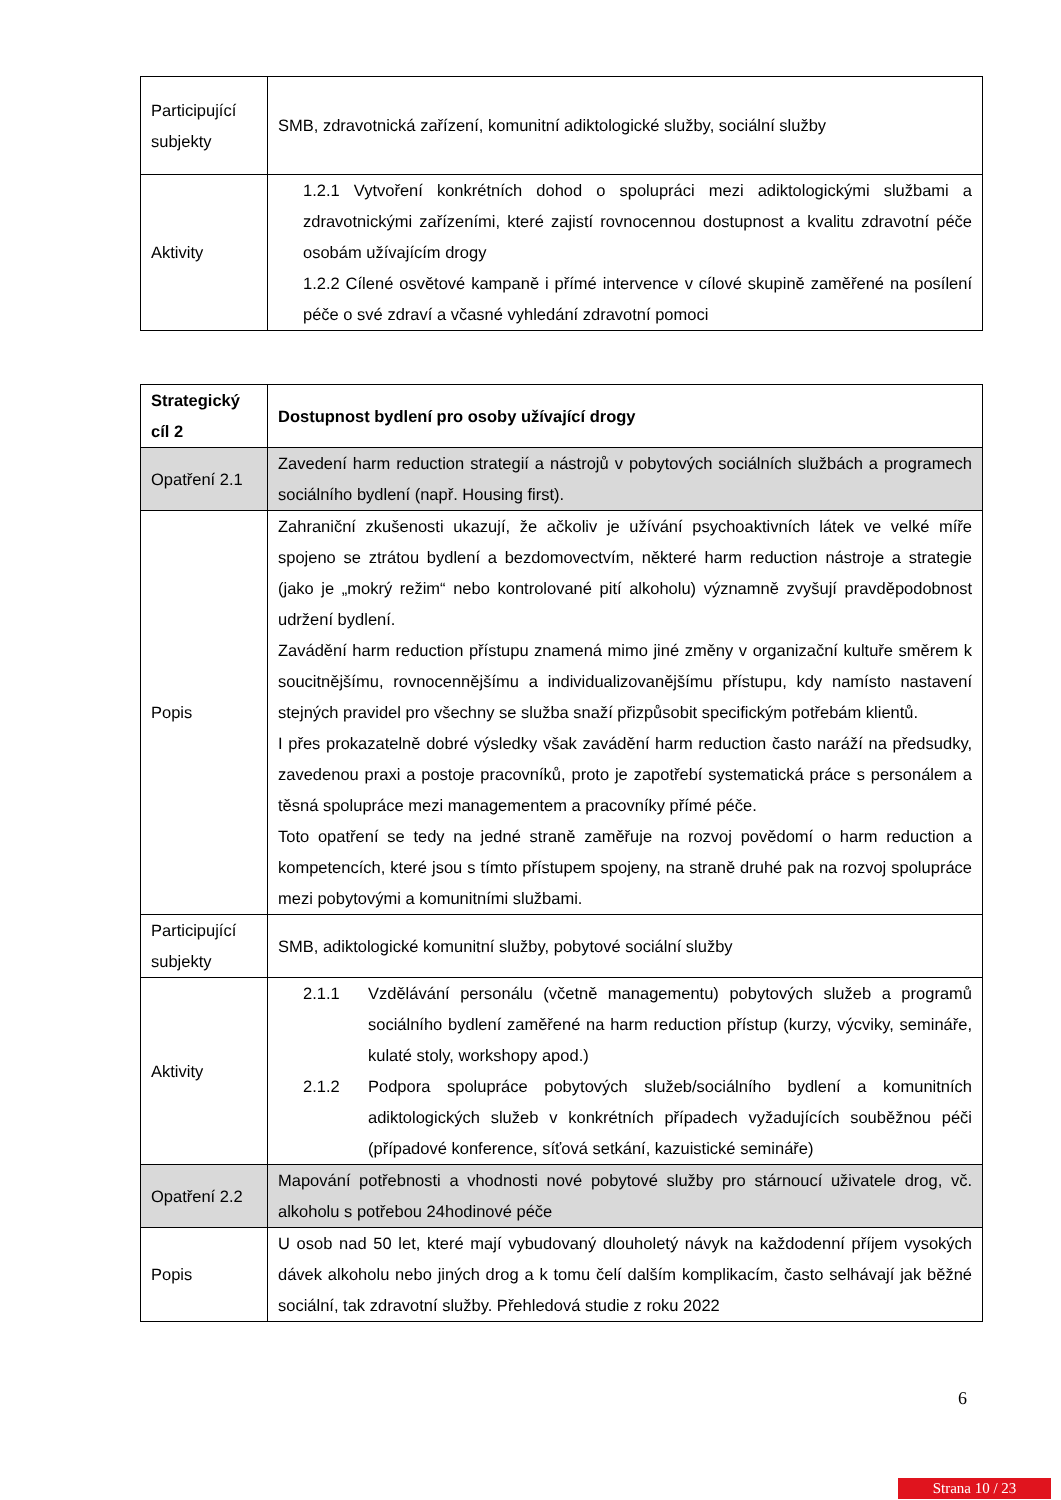| Participující subjekty | SMB, zdravotnická zařízení, komunitní adiktologické služby, sociální služby |
| Aktivity | 1.2.1 Vytvoření konkrétních dohod o spolupráci mezi adiktologickými službami a zdravotnickými zařízeními, které zajistí rovnocennou dostupnost a kvalitu zdravotní péče osobám užívajícím drogy 1.2.2 Cílené osvětové kampaně i přímé intervence v cílové skupině zaměřené na posílení péče o své zdraví a včasné vyhledání zdravotní pomoci |
| Strategický cíl 2 | Dostupnost bydlení pro osoby užívající drogy |
| Opatření 2.1 | Zavedení harm reduction strategií a nástrojů v pobytových sociálních službách a programech sociálního bydlení (např. Housing first). |
| Popis | Zahraniční zkušenosti ukazují, že ačkoliv je užívání psychoaktivních látek ve velké míře spojeno se ztrátou bydlení a bezdomovectvím, některé harm reduction nástroje a strategie (jako je „mokrý režim“ nebo kontrolované pití alkoholu) významně zvyšují pravděpodobnost udržení bydlení. Zavádění harm reduction přístupu znamená mimo jiné změny v organizační kultuře směrem k soucitnějšímu, rovnocennějšímu a individualizovanějšímu přístupu, kdy namísto nastavení stejných pravidel pro všechny se služba snaží přizpůsobit specifickým potřebám klientů. I přes prokazatelně dobré výsledky však zavádění harm reduction často naráží na předsudky, zavedenou praxi a postoje pracovníků, proto je zapotřebí systematická práce s personálem a těsná spolupráce mezi managementem a pracovníky přímé péče. Toto opatření se tedy na jedné straně zaměřuje na rozvoj povědomí o harm reduction a kompetencích, které jsou s tímto přístupem spojeny, na straně druhé pak na rozvoj spolupráce mezi pobytovými a komunitními službami. |
| Participující subjekty | SMB, adiktologické komunitní služby, pobytové sociální služby |
| Aktivity | 2.1.1 Vzdělávání personálu (včetně managementu) pobytových služeb a programů sociálního bydlení zaměřené na harm reduction přístup (kurzy, výcviky, semináře, kulaté stoly, workshopy apod.) 2.1.2 Podpora spolupráce pobytových služeb/sociálního bydlení a komunitních adiktologických služeb v konkrétních případech vyžadujících souběžnou péči (případové konference, síťová setkání, kazuistické semináře) |
| Opatření 2.2 | Mapování potřebnosti a vhodnosti nové pobytové služby pro stárnoucí uživatele drog, vč. alkoholu s potřebou 24hodinové péče |
| Popis | U osob nad 50 let, které mají vybudovaný dlouholetý návyk na každodenní příjem vysokých dávek alkoholu nebo jiných drog a k tomu čelí dalším komplikacím, často selhávají jak běžné sociální, tak zdravotní služby. Přehledová studie z roku 2022 |
6
Strana 10 / 23